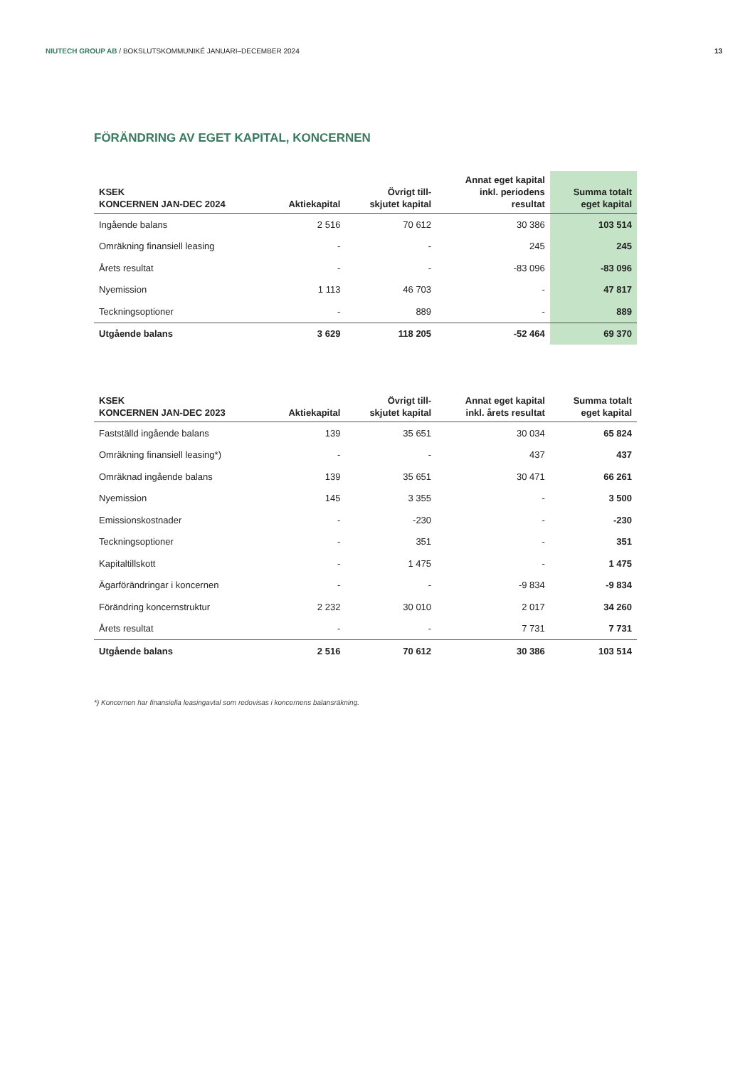NIUTECH GROUP AB / BOKSLUTSKOMMUNIKÉ JANUARI–DECEMBER 2024 13
FÖRÄNDRING AV EGET KAPITAL, KONCERNEN
| KSEK KONCERNEN JAN-DEC 2024 | Aktiekapital | Övrigt till- skjutet kapital | Annat eget kapital inkl. periodens resultat | Summa totalt eget kapital |
| --- | --- | --- | --- | --- |
| Ingående balans | 2 516 | 70 612 | 30 386 | 103 514 |
| Omräkning finansiell leasing | - | - | 245 | 245 |
| Årets resultat | - | - | -83 096 | -83 096 |
| Nyemission | 1 113 | 46 703 | - | 47 817 |
| Teckningsoptioner | - | 889 | - | 889 |
| Utgående balans | 3 629 | 118 205 | -52 464 | 69 370 |
| KSEK KONCERNEN JAN-DEC 2023 | Aktiekapital | Övrigt till- skjutet kapital | Annat eget kapital inkl. årets resultat | Summa totalt eget kapital |
| --- | --- | --- | --- | --- |
| Fastställd ingående balans | 139 | 35 651 | 30 034 | 65 824 |
| Omräkning finansiell leasing*) | - | - | 437 | 437 |
| Omräknad ingående balans | 139 | 35 651 | 30 471 | 66 261 |
| Nyemission | 145 | 3 355 | - | 3 500 |
| Emissionskostnader | - | -230 | - | -230 |
| Teckningsoptioner | - | 351 | - | 351 |
| Kapitaltillskott | - | 1 475 | - | 1 475 |
| Ägarförändringar i koncernen | - | - | -9 834 | -9 834 |
| Förändring koncernstruktur | 2 232 | 30 010 | 2 017 | 34 260 |
| Årets resultat | - | - | 7 731 | 7 731 |
| Utgående balans | 2 516 | 70 612 | 30 386 | 103 514 |
*) Koncernen har finansiella leasingavtal som redovisas i koncernens balansräkning.